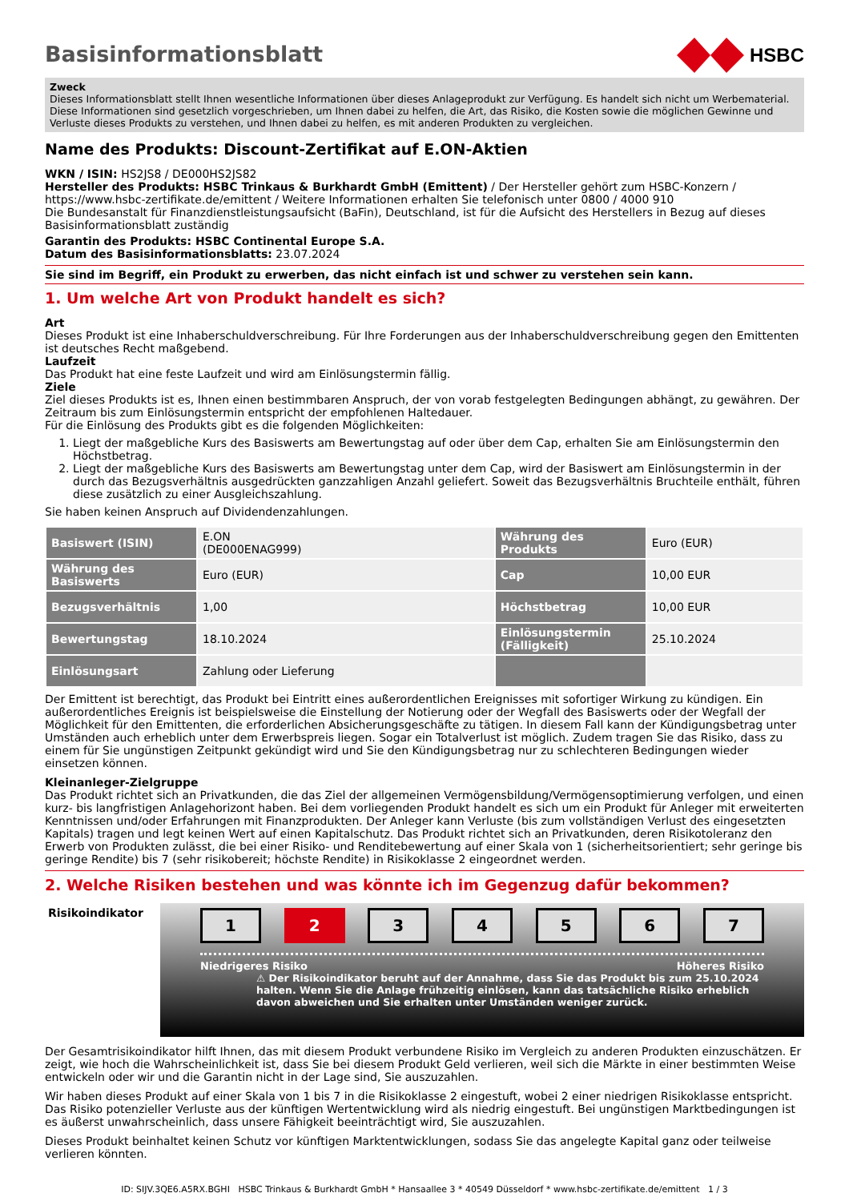Basisinformationsblatt
HSBC
Zweck
Dieses Informationsblatt stellt Ihnen wesentliche Informationen über dieses Anlageprodukt zur Verfügung. Es handelt sich nicht um Werbematerial. Diese Informationen sind gesetzlich vorgeschrieben, um Ihnen dabei zu helfen, die Art, das Risiko, die Kosten sowie die möglichen Gewinne und Verluste dieses Produkts zu verstehen, und Ihnen dabei zu helfen, es mit anderen Produkten zu vergleichen.
Name des Produkts: Discount-Zertifikat auf E.ON-Aktien
WKN / ISIN: HS2JS8 / DE000HS2JS82
Hersteller des Produkts: HSBC Trinkaus & Burkhardt GmbH (Emittent) / Der Hersteller gehört zum HSBC-Konzern / https://www.hsbc-zertifikate.de/emittent / Weitere Informationen erhalten Sie telefonisch unter 0800 / 4000 910
Die Bundesanstalt für Finanzdienstleistungsaufsicht (BaFin), Deutschland, ist für die Aufsicht des Herstellers in Bezug auf dieses Basisinformationsblatt zuständig
Garantin des Produkts: HSBC Continental Europe S.A.
Datum des Basisinformationsblatts: 23.07.2024
Sie sind im Begriff, ein Produkt zu erwerben, das nicht einfach ist und schwer zu verstehen sein kann.
1. Um welche Art von Produkt handelt es sich?
Art
Dieses Produkt ist eine Inhaberschuldverschreibung. Für Ihre Forderungen aus der Inhaberschuldverschreibung gegen den Emittenten ist deutsches Recht maßgebend.
Laufzeit
Das Produkt hat eine feste Laufzeit und wird am Einlösungstermin fällig.
Ziele
Ziel dieses Produkts ist es, Ihnen einen bestimmbaren Anspruch, der von vorab festgelegten Bedingungen abhängt, zu gewähren. Der Zeitraum bis zum Einlösungstermin entspricht der empfohlenen Haltedauer.
Für die Einlösung des Produkts gibt es die folgenden Möglichkeiten:
1. Liegt der maßgebliche Kurs des Basiswerts am Bewertungstag auf oder über dem Cap, erhalten Sie am Einlösungstermin den Höchstbetrag.
2. Liegt der maßgebliche Kurs des Basiswerts am Bewertungstag unter dem Cap, wird der Basiswert am Einlösungstermin in der durch das Bezugsverhältnis ausgedrückten ganzzahligen Anzahl geliefert. Soweit das Bezugsverhältnis Bruchteile enthält, führen diese zusätzlich zu einer Ausgleichszahlung.
Sie haben keinen Anspruch auf Dividendenzahlungen.
| Basiswert (ISIN) | E.ON (DE000ENAG999) | Währung des Produkts | Euro (EUR) |
| Währung des Basiswerts | Euro (EUR) | Cap | 10,00 EUR |
| Bezugsverhältnis | 1,00 | Höchstbetrag | 10,00 EUR |
| Bewertungstag | 18.10.2024 | Einlösungstermin (Fälligkeit) | 25.10.2024 |
| Einlösungsart | Zahlung oder Lieferung | | |
Der Emittent ist berechtigt, das Produkt bei Eintritt eines außerordentlichen Ereignisses mit sofortiger Wirkung zu kündigen. Ein außerordentliches Ereignis ist beispielsweise die Einstellung der Notierung oder der Wegfall des Basiswerts oder der Wegfall der Möglichkeit für den Emittenten, die erforderlichen Absicherungsgeschäfte zu tätigen. In diesem Fall kann der Kündigungsbetrag unter Umständen auch erheblich unter dem Erwerbspreis liegen. Sogar ein Totalverlust ist möglich. Zudem tragen Sie das Risiko, dass zu einem für Sie ungünstigen Zeitpunkt gekündigt wird und Sie den Kündigungsbetrag nur zu schlechteren Bedingungen wieder einsetzen können.
Kleinanleger-Zielgruppe
Das Produkt richtet sich an Privatkunden, die das Ziel der allgemeinen Vermögensbildung/Vermögensoptimierung verfolgen, und einen kurz- bis langfristigen Anlagehorizont haben. Bei dem vorliegenden Produkt handelt es sich um ein Produkt für Anleger mit erweiterten Kenntnissen und/oder Erfahrungen mit Finanzprodukten. Der Anleger kann Verluste (bis zum vollständigen Verlust des eingesetzten Kapitals) tragen und legt keinen Wert auf einen Kapitalschutz. Das Produkt richtet sich an Privatkunden, deren Risikotoleranz den Erwerb von Produkten zulässt, die bei einer Risiko- und Renditebewertung auf einer Skala von 1 (sicherheitsorientiert; sehr geringe bis geringe Rendite) bis 7 (sehr risikobereit; höchste Rendite) in Risikoklasse 2 eingeordnet werden.
2. Welche Risiken bestehen und was könnte ich im Gegenzug dafür bekommen?
Risikoindikator
1 2 3 4 5 6 7
Niedrigeres Risiko Höheres Risiko
⚠ Der Risikoindikator beruht auf der Annahme, dass Sie das Produkt bis zum 25.10.2024 halten. Wenn Sie die Anlage frühzeitig einlösen, kann das tatsächliche Risiko erheblich davon abweichen und Sie erhalten unter Umständen weniger zurück.
Der Gesamtrisikoindikator hilft Ihnen, das mit diesem Produkt verbundene Risiko im Vergleich zu anderen Produkten einzuschätzen. Er zeigt, wie hoch die Wahrscheinlichkeit ist, dass Sie bei diesem Produkt Geld verlieren, weil sich die Märkte in einer bestimmten Weise entwickeln oder wir und die Garantin nicht in der Lage sind, Sie auszuzahlen.
Wir haben dieses Produkt auf einer Skala von 1 bis 7 in die Risikoklasse 2 eingestuft, wobei 2 einer niedrigen Risikoklasse entspricht. Das Risiko potenzieller Verluste aus der künftigen Wertentwicklung wird als niedrig eingestuft. Bei ungünstigen Marktbedingungen ist es äußerst unwahrscheinlich, dass unsere Fähigkeit beeinträchtigt wird, Sie auszuzahlen.
Dieses Produkt beinhaltet keinen Schutz vor künftigen Marktentwicklungen, sodass Sie das angelegte Kapital ganz oder teilweise verlieren könnten.
ID: SIJV.3QE6.A5RX.BGHI HSBC Trinkaus & Burkhardt GmbH * Hansaallee 3 * 40549 Düsseldorf * www.hsbc-zertifikate.de/emittent 1 / 3